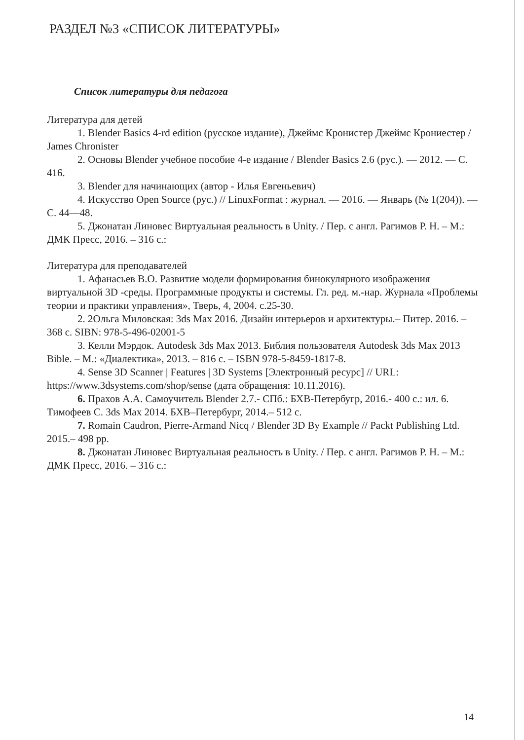РАЗДЕЛ №3 «СПИСОК ЛИТЕРАТУРЫ»
Список литературы для педагога
Литература для детей
1. Blender Basics 4-rd edition (русское издание), Джеймс Кронистер Джеймс Крониестер / James Chronister
2. Основы Blender учебное пособие 4-е издание / Blender Basics 2.6 (рус.). — 2012. — С. 416.
3. Blender для начинающих (автор - Илья Евгеньевич)
4. Искусство Open Source (рус.) // LinuxFormat : журнал. — 2016. — Январь (№ 1(204)). — С. 44—48.
5. Джонатан Линовес Виртуальная реальность в Unity. / Пер. с англ. Рагимов Р. Н. – М.: ДМК Пресс, 2016. – 316 с.:
Литература для преподавателей
1. Афанасьев В.О. Развитие модели формирования бинокулярного изображения виртуальной 3D -среды. Программные продукты и системы. Гл. ред. м.-нар. Журнала «Проблемы теории и практики управления», Тверь, 4, 2004. с.25-30.
2. 2Ольга Миловская: 3ds Max 2016. Дизайн интерьеров и архитектуры.– Питер. 2016. – 368 с. SIBN: 978-5-496-02001-5
3. Келли Мэрдок. Autodesk 3ds Max 2013. Библия пользователя Autodesk 3ds Max 2013 Bible. – М.: «Диалектика», 2013. – 816 с. – ISBN 978-5-8459-1817-8.
4. Sense 3D Scanner | Features | 3D Systems [Электронный ресурс] // URL: https://www.3dsystems.com/shop/sense (дата обращения: 10.11.2016).
6. Прахов А.А. Самоучитель Blender 2.7.- СПб.: БХВ-Петербугр, 2016.- 400 с.: ил. 6. Тимофеев С. 3ds Max 2014. БХВ–Петербург, 2014.– 512 с.
7. Romain Caudron, Pierre-Armand Nicq / Blender 3D By Example // Packt Publishing Ltd. 2015.– 498 pp.
8. Джонатан Линовес Виртуальная реальность в Unity. / Пер. с англ. Рагимов Р. Н. – М.: ДМК Пресс, 2016. – 316 с.:
14